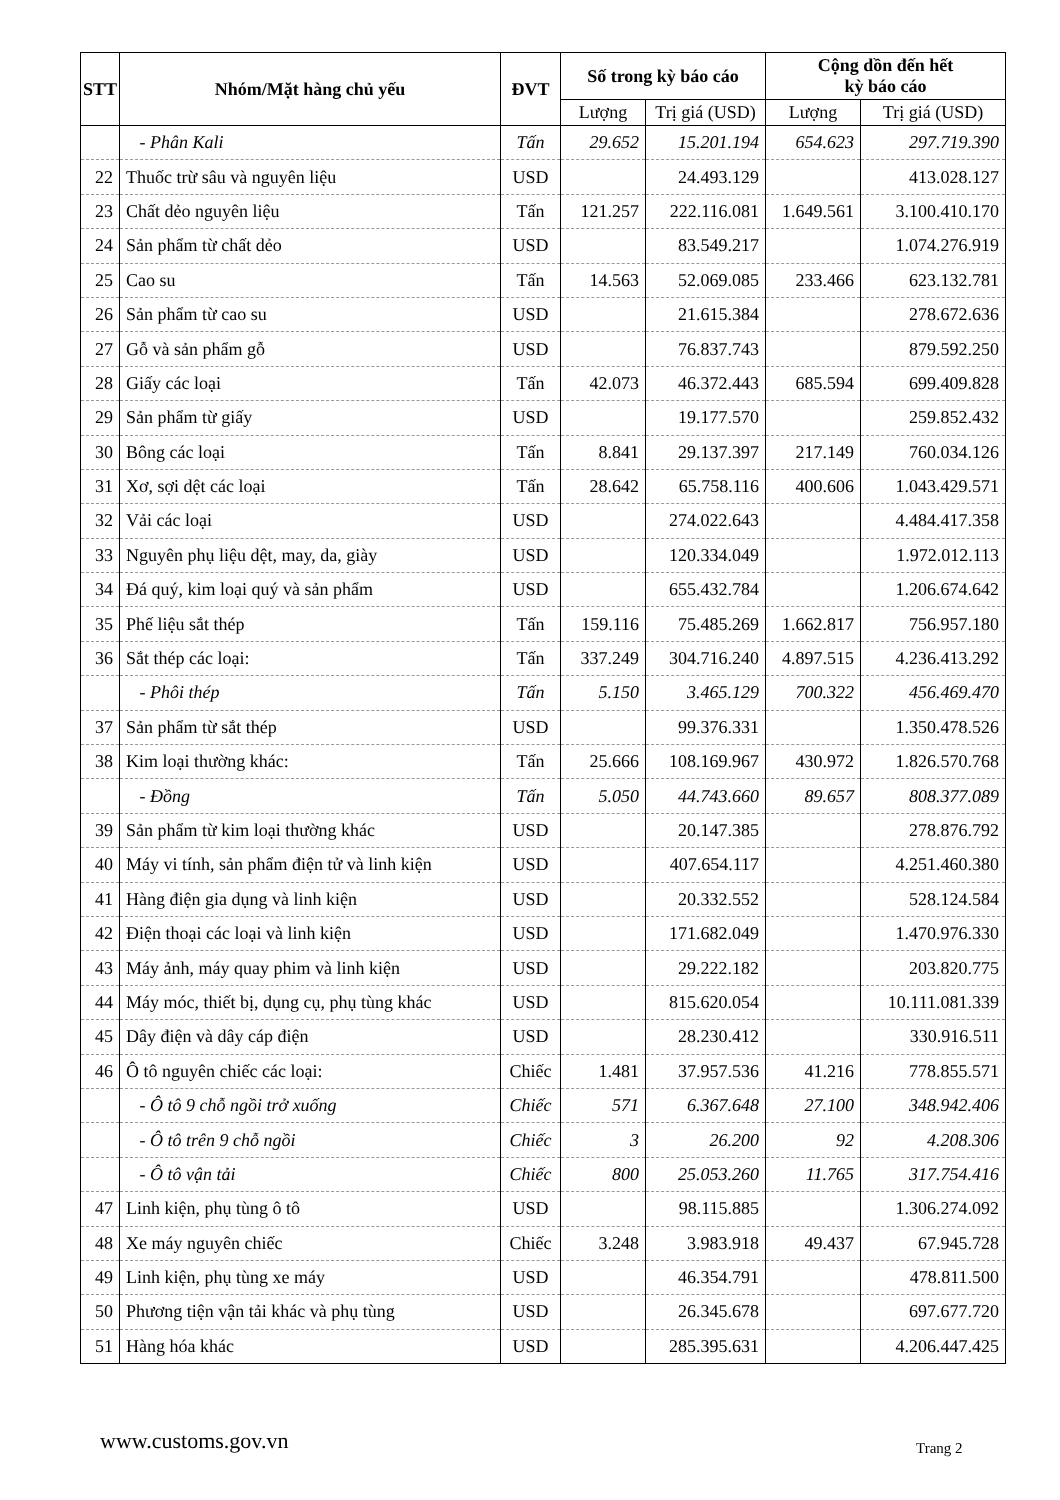| STT | Nhóm/Mặt hàng chủ yếu | ĐVT | Số trong kỳ báo cáo | | Cộng dồn đến hết kỳ báo cáo | |
| --- | --- | --- | --- | --- | --- | --- |
| | | | Lượng | Trị giá (USD) | Lượng | Trị giá (USD) |
| | - Phân Kali | Tấn | 29.652 | 15.201.194 | 654.623 | 297.719.390 |
| 22 | Thuốc trừ sâu và nguyên liệu | USD | | 24.493.129 | | 413.028.127 |
| 23 | Chất dẻo nguyên liệu | Tấn | 121.257 | 222.116.081 | 1.649.561 | 3.100.410.170 |
| 24 | Sản phẩm từ chất dẻo | USD | | 83.549.217 | | 1.074.276.919 |
| 25 | Cao su | Tấn | 14.563 | 52.069.085 | 233.466 | 623.132.781 |
| 26 | Sản phẩm từ cao su | USD | | 21.615.384 | | 278.672.636 |
| 27 | Gỗ và sản phẩm gỗ | USD | | 76.837.743 | | 879.592.250 |
| 28 | Giấy các loại | Tấn | 42.073 | 46.372.443 | 685.594 | 699.409.828 |
| 29 | Sản phẩm từ giấy | USD | | 19.177.570 | | 259.852.432 |
| 30 | Bông các loại | Tấn | 8.841 | 29.137.397 | 217.149 | 760.034.126 |
| 31 | Xơ, sợi dệt các loại | Tấn | 28.642 | 65.758.116 | 400.606 | 1.043.429.571 |
| 32 | Vải các loại | USD | | 274.022.643 | | 4.484.417.358 |
| 33 | Nguyên phụ liệu dệt, may, da, giày | USD | | 120.334.049 | | 1.972.012.113 |
| 34 | Đá quý, kim loại quý và sản phẩm | USD | | 655.432.784 | | 1.206.674.642 |
| 35 | Phế liệu sắt thép | Tấn | 159.116 | 75.485.269 | 1.662.817 | 756.957.180 |
| 36 | Sắt thép các loại: | Tấn | 337.249 | 304.716.240 | 4.897.515 | 4.236.413.292 |
| | - Phôi thép | Tấn | 5.150 | 3.465.129 | 700.322 | 456.469.470 |
| 37 | Sản phẩm từ sắt thép | USD | | 99.376.331 | | 1.350.478.526 |
| 38 | Kim loại thường khác: | Tấn | 25.666 | 108.169.967 | 430.972 | 1.826.570.768 |
| | - Đồng | Tấn | 5.050 | 44.743.660 | 89.657 | 808.377.089 |
| 39 | Sản phẩm từ kim loại thường khác | USD | | 20.147.385 | | 278.876.792 |
| 40 | Máy vi tính, sản phẩm điện tử và linh kiện | USD | | 407.654.117 | | 4.251.460.380 |
| 41 | Hàng điện gia dụng và linh kiện | USD | | 20.332.552 | | 528.124.584 |
| 42 | Điện thoại các loại và linh kiện | USD | | 171.682.049 | | 1.470.976.330 |
| 43 | Máy ảnh, máy quay phim và linh kiện | USD | | 29.222.182 | | 203.820.775 |
| 44 | Máy móc, thiết bị, dụng cụ, phụ tùng khác | USD | | 815.620.054 | | 10.111.081.339 |
| 45 | Dây điện và dây cáp điện | USD | | 28.230.412 | | 330.916.511 |
| 46 | Ô tô nguyên chiếc các loại: | Chiếc | 1.481 | 37.957.536 | 41.216 | 778.855.571 |
| | - Ô tô 9 chỗ ngồi trở xuống | Chiếc | 571 | 6.367.648 | 27.100 | 348.942.406 |
| | - Ô tô trên 9 chỗ ngồi | Chiếc | 3 | 26.200 | 92 | 4.208.306 |
| | - Ô tô vận tải | Chiếc | 800 | 25.053.260 | 11.765 | 317.754.416 |
| 47 | Linh kiện, phụ tùng ô tô | USD | | 98.115.885 | | 1.306.274.092 |
| 48 | Xe máy nguyên chiếc | Chiếc | 3.248 | 3.983.918 | 49.437 | 67.945.728 |
| 49 | Linh kiện, phụ tùng xe máy | USD | | 46.354.791 | | 478.811.500 |
| 50 | Phương tiện vận tải khác và phụ tùng | USD | | 26.345.678 | | 697.677.720 |
| 51 | Hàng hóa khác | USD | | 285.395.631 | | 4.206.447.425 |
www.customs.gov.vn Trang 2